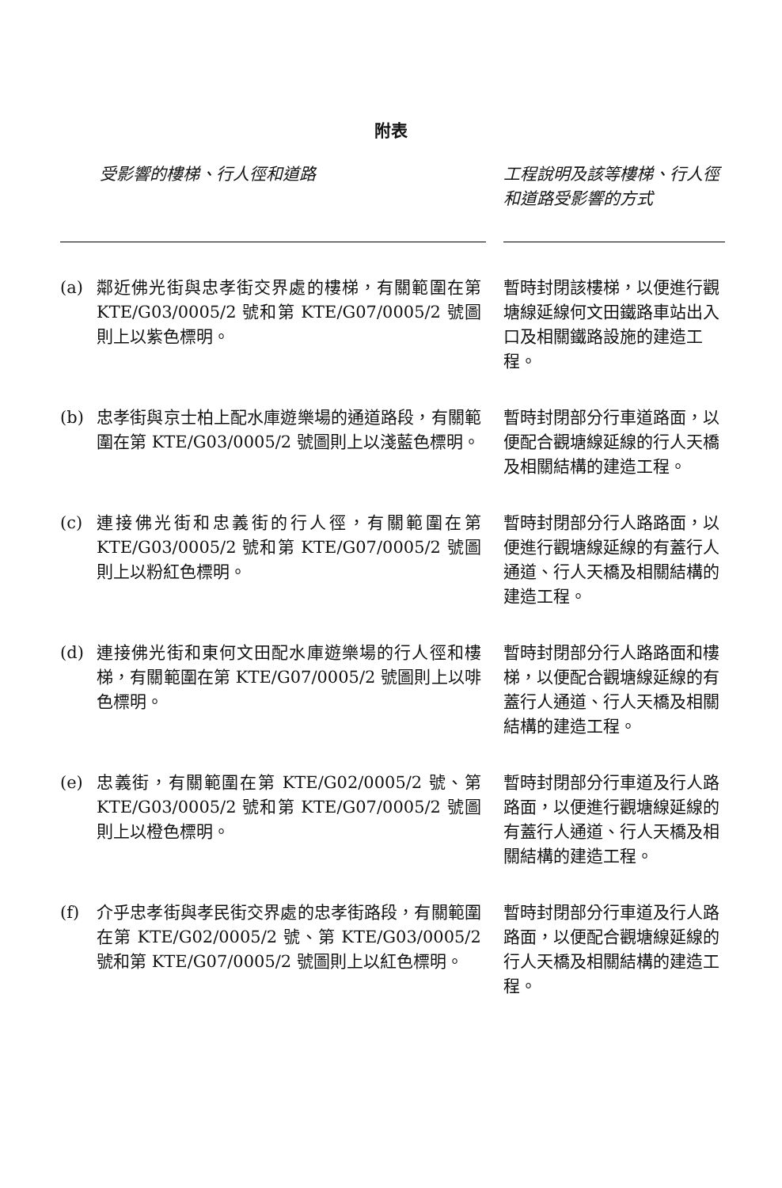附表
| 受影響的樓梯、行人徑和道路 | | | 工程說明及該等樓梯、行人徑和道路受影響的方式 |
| --- | --- | --- | --- |
| (a) | 鄰近佛光街與忠孝街交界處的樓梯，有關範圍在第 KTE/G03/0005/2 號和第 KTE/G07/0005/2 號圖則上以紫色標明。 | | 暫時封閉該樓梯，以便進行觀塘線延線何文田鐵路車站出入口及相關鐵路設施的建造工程。 |
| (b) | 忠孝街與京士柏上配水庫遊樂場的通道路段，有關範圍在第 KTE/G03/0005/2 號圖則上以淺藍色標明。 | | 暫時封閉部分行車道路面，以便配合觀塘線延線的行人天橋及相關結構的建造工程。 |
| (c) | 連接佛光街和忠義街的行人徑，有關範圍在第 KTE/G03/0005/2 號和第 KTE/G07/0005/2 號圖則上以粉紅色標明。 | | 暫時封閉部分行人路路面，以便進行觀塘線延線的有蓋行人通道、行人天橋及相關結構的建造工程。 |
| (d) | 連接佛光街和東何文田配水庫遊樂場的行人徑和樓梯，有關範圍在第 KTE/G07/0005/2 號圖則上以啡色標明。 | | 暫時封閉部分行人路路面和樓梯，以便配合觀塘線延線的有蓋行人通道、行人天橋及相關結構的建造工程。 |
| (e) | 忠義街，有關範圍在第 KTE/G02/0005/2 號、第 KTE/G03/0005/2 號和第 KTE/G07/0005/2 號圖則上以橙色標明。 | | 暫時封閉部分行車道及行人路路面，以便進行觀塘線延線的有蓋行人通道、行人天橋及相關結構的建造工程。 |
| (f) | 介乎忠孝街與孝民街交界處的忠孝街路段，有關範圍在第 KTE/G02/0005/2 號、第 KTE/G03/0005/2 號和第 KTE/G07/0005/2 號圖則上以紅色標明。 | | 暫時封閉部分行車道及行人路路面，以便配合觀塘線延線的行人天橋及相關結構的建造工程。 |